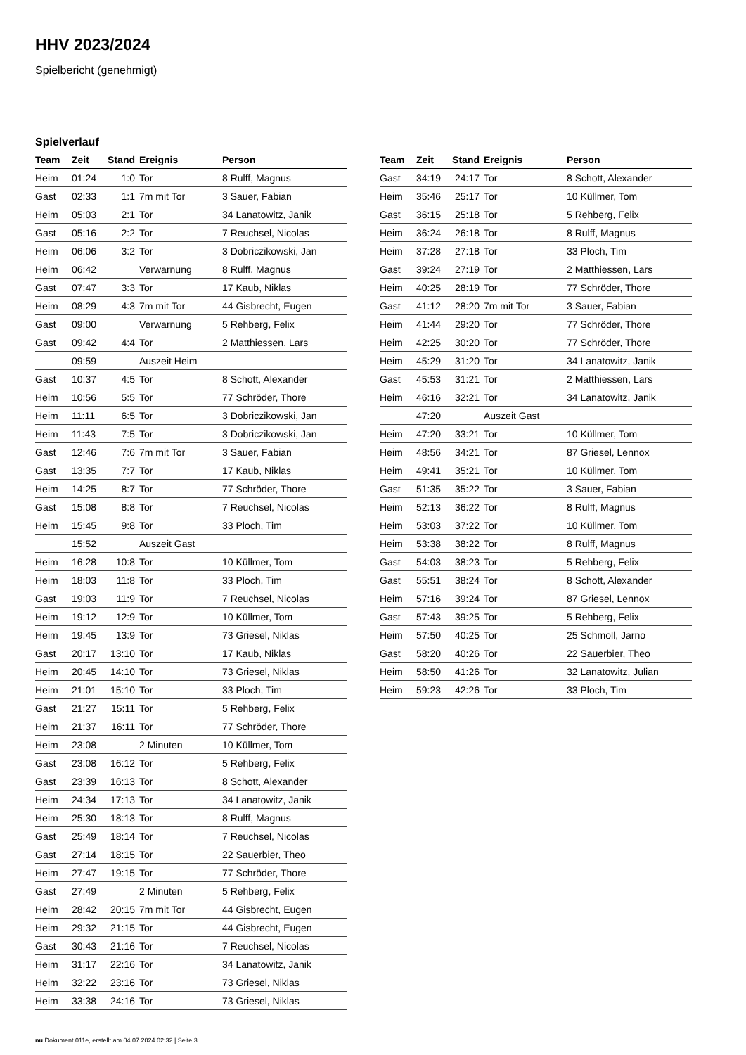HHV 2023/2024
Spielbericht (genehmigt)
Spielverlauf
| Team | Zeit | Stand | Ereignis | Person |
| --- | --- | --- | --- | --- |
| Heim | 01:24 | 1:0 | Tor | 8 Rulff, Magnus |
| Gast | 02:33 | 1:1 | 7m mit Tor | 3 Sauer, Fabian |
| Heim | 05:03 | 2:1 | Tor | 34 Lanatowitz, Janik |
| Gast | 05:16 | 2:2 | Tor | 7 Reuchsel, Nicolas |
| Heim | 06:06 | 3:2 | Tor | 3 Dobriczikowski, Jan |
| Heim | 06:42 | | Verwarnung | 8 Rulff, Magnus |
| Gast | 07:47 | 3:3 | Tor | 17 Kaub, Niklas |
| Heim | 08:29 | 4:3 | 7m mit Tor | 44 Gisbrecht, Eugen |
| Gast | 09:00 | | Verwarnung | 5 Rehberg, Felix |
| Gast | 09:42 | 4:4 | Tor | 2 Matthiessen, Lars |
| | 09:59 | | Auszeit Heim | |
| Gast | 10:37 | 4:5 | Tor | 8 Schott, Alexander |
| Heim | 10:56 | 5:5 | Tor | 77 Schröder, Thore |
| Heim | 11:11 | 6:5 | Tor | 3 Dobriczikowski, Jan |
| Heim | 11:43 | 7:5 | Tor | 3 Dobriczikowski, Jan |
| Gast | 12:46 | 7:6 | 7m mit Tor | 3 Sauer, Fabian |
| Gast | 13:35 | 7:7 | Tor | 17 Kaub, Niklas |
| Heim | 14:25 | 8:7 | Tor | 77 Schröder, Thore |
| Gast | 15:08 | 8:8 | Tor | 7 Reuchsel, Nicolas |
| Heim | 15:45 | 9:8 | Tor | 33 Ploch, Tim |
| | 15:52 | | Auszeit Gast | |
| Heim | 16:28 | 10:8 | Tor | 10 Küllmer, Tom |
| Heim | 18:03 | 11:8 | Tor | 33 Ploch, Tim |
| Gast | 19:03 | 11:9 | Tor | 7 Reuchsel, Nicolas |
| Heim | 19:12 | 12:9 | Tor | 10 Küllmer, Tom |
| Heim | 19:45 | 13:9 | Tor | 73 Griesel, Niklas |
| Gast | 20:17 | 13:10 | Tor | 17 Kaub, Niklas |
| Heim | 20:45 | 14:10 | Tor | 73 Griesel, Niklas |
| Heim | 21:01 | 15:10 | Tor | 33 Ploch, Tim |
| Gast | 21:27 | 15:11 | Tor | 5 Rehberg, Felix |
| Heim | 21:37 | 16:11 | Tor | 77 Schröder, Thore |
| Heim | 23:08 | | 2 Minuten | 10 Küllmer, Tom |
| Gast | 23:08 | 16:12 | Tor | 5 Rehberg, Felix |
| Gast | 23:39 | 16:13 | Tor | 8 Schott, Alexander |
| Heim | 24:34 | 17:13 | Tor | 34 Lanatowitz, Janik |
| Heim | 25:30 | 18:13 | Tor | 8 Rulff, Magnus |
| Gast | 25:49 | 18:14 | Tor | 7 Reuchsel, Nicolas |
| Gast | 27:14 | 18:15 | Tor | 22 Sauerbier, Theo |
| Heim | 27:47 | 19:15 | Tor | 77 Schröder, Thore |
| Gast | 27:49 | | 2 Minuten | 5 Rehberg, Felix |
| Heim | 28:42 | 20:15 | 7m mit Tor | 44 Gisbrecht, Eugen |
| Heim | 29:32 | 21:15 | Tor | 44 Gisbrecht, Eugen |
| Gast | 30:43 | 21:16 | Tor | 7 Reuchsel, Nicolas |
| Heim | 31:17 | 22:16 | Tor | 34 Lanatowitz, Janik |
| Heim | 32:22 | 23:16 | Tor | 73 Griesel, Niklas |
| Heim | 33:38 | 24:16 | Tor | 73 Griesel, Niklas |
| Team | Zeit | Stand | Ereignis | Person |
| --- | --- | --- | --- | --- |
| Gast | 34:19 | 24:17 | Tor | 8 Schott, Alexander |
| Heim | 35:46 | 25:17 | Tor | 10 Küllmer, Tom |
| Gast | 36:15 | 25:18 | Tor | 5 Rehberg, Felix |
| Heim | 36:24 | 26:18 | Tor | 8 Rulff, Magnus |
| Heim | 37:28 | 27:18 | Tor | 33 Ploch, Tim |
| Gast | 39:24 | 27:19 | Tor | 2 Matthiessen, Lars |
| Heim | 40:25 | 28:19 | Tor | 77 Schröder, Thore |
| Gast | 41:12 | 28:20 | 7m mit Tor | 3 Sauer, Fabian |
| Heim | 41:44 | 29:20 | Tor | 77 Schröder, Thore |
| Heim | 42:25 | 30:20 | Tor | 77 Schröder, Thore |
| Heim | 45:29 | 31:20 | Tor | 34 Lanatowitz, Janik |
| Gast | 45:53 | 31:21 | Tor | 2 Matthiessen, Lars |
| Heim | 46:16 | 32:21 | Tor | 34 Lanatowitz, Janik |
| | 47:20 | | Auszeit Gast | |
| Heim | 47:20 | 33:21 | Tor | 10 Küllmer, Tom |
| Heim | 48:56 | 34:21 | Tor | 87 Griesel, Lennox |
| Heim | 49:41 | 35:21 | Tor | 10 Küllmer, Tom |
| Gast | 51:35 | 35:22 | Tor | 3 Sauer, Fabian |
| Heim | 52:13 | 36:22 | Tor | 8 Rulff, Magnus |
| Heim | 53:03 | 37:22 | Tor | 10 Küllmer, Tom |
| Heim | 53:38 | 38:22 | Tor | 8 Rulff, Magnus |
| Gast | 54:03 | 38:23 | Tor | 5 Rehberg, Felix |
| Gast | 55:51 | 38:24 | Tor | 8 Schott, Alexander |
| Heim | 57:16 | 39:24 | Tor | 87 Griesel, Lennox |
| Gast | 57:43 | 39:25 | Tor | 5 Rehberg, Felix |
| Heim | 57:50 | 40:25 | Tor | 25 Schmoll, Jarno |
| Gast | 58:20 | 40:26 | Tor | 22 Sauerbier, Theo |
| Heim | 58:50 | 41:26 | Tor | 32 Lanatowitz, Julian |
| Heim | 59:23 | 42:26 | Tor | 33 Ploch, Tim |
nu.Dokument 011e, erstellt am 04.07.2024 02:32 | Seite 3